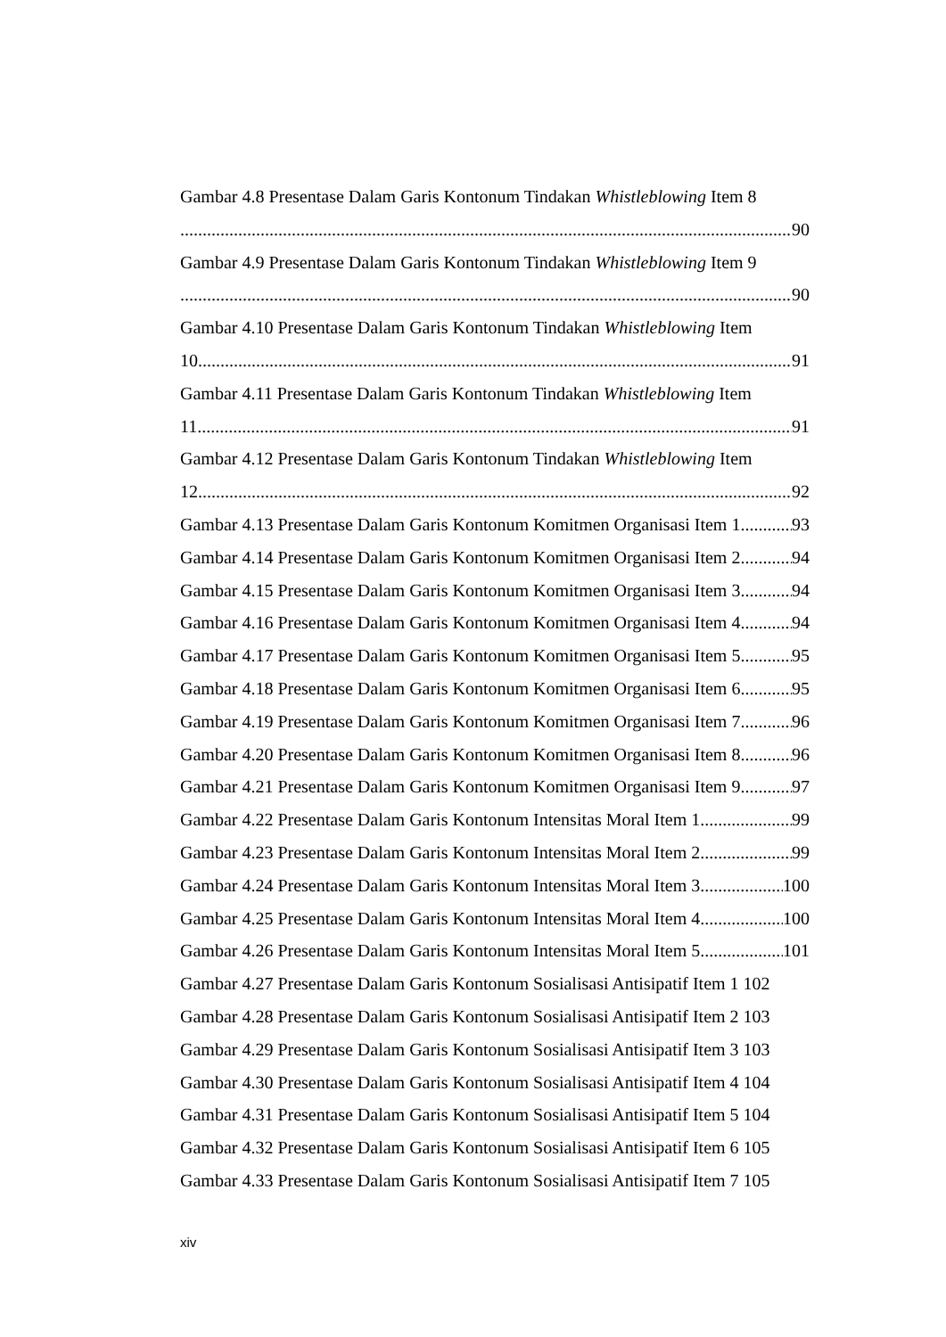Gambar 4.8 Presentase Dalam Garis Kontonum Tindakan Whistleblowing Item 8
90
Gambar 4.9 Presentase Dalam Garis Kontonum Tindakan Whistleblowing Item 9
90
Gambar 4.10 Presentase Dalam Garis Kontonum Tindakan Whistleblowing Item
10 91
Gambar 4.11 Presentase Dalam Garis Kontonum Tindakan Whistleblowing Item
11 91
Gambar 4.12 Presentase Dalam Garis Kontonum Tindakan Whistleblowing Item
12 92
Gambar 4.13 Presentase Dalam Garis Kontonum Komitmen Organisasi Item 1 93
Gambar 4.14 Presentase Dalam Garis Kontonum Komitmen Organisasi Item 2 94
Gambar 4.15 Presentase Dalam Garis Kontonum Komitmen Organisasi Item 3 94
Gambar 4.16 Presentase Dalam Garis Kontonum Komitmen Organisasi Item 4 94
Gambar 4.17 Presentase Dalam Garis Kontonum Komitmen Organisasi Item 5 95
Gambar 4.18 Presentase Dalam Garis Kontonum Komitmen Organisasi Item 6 95
Gambar 4.19 Presentase Dalam Garis Kontonum Komitmen Organisasi Item 7 96
Gambar 4.20 Presentase Dalam Garis Kontonum Komitmen Organisasi Item 8 96
Gambar 4.21 Presentase Dalam Garis Kontonum Komitmen Organisasi Item 9 97
Gambar 4.22 Presentase Dalam Garis Kontonum Intensitas Moral Item 1 99
Gambar 4.23 Presentase Dalam Garis Kontonum Intensitas Moral Item 2 99
Gambar 4.24 Presentase Dalam Garis Kontonum Intensitas Moral Item 3 100
Gambar 4.25 Presentase Dalam Garis Kontonum Intensitas Moral Item 4 100
Gambar 4.26 Presentase Dalam Garis Kontonum Intensitas Moral Item 5 101
Gambar 4.27 Presentase Dalam Garis Kontonum Sosialisasi Antisipatif Item 1 102
Gambar 4.28 Presentase Dalam Garis Kontonum Sosialisasi Antisipatif Item 2 103
Gambar 4.29 Presentase Dalam Garis Kontonum Sosialisasi Antisipatif Item 3 103
Gambar 4.30 Presentase Dalam Garis Kontonum Sosialisasi Antisipatif Item 4 104
Gambar 4.31 Presentase Dalam Garis Kontonum Sosialisasi Antisipatif Item 5 104
Gambar 4.32 Presentase Dalam Garis Kontonum Sosialisasi Antisipatif Item 6 105
Gambar 4.33 Presentase Dalam Garis Kontonum Sosialisasi Antisipatif Item 7 105
xiv